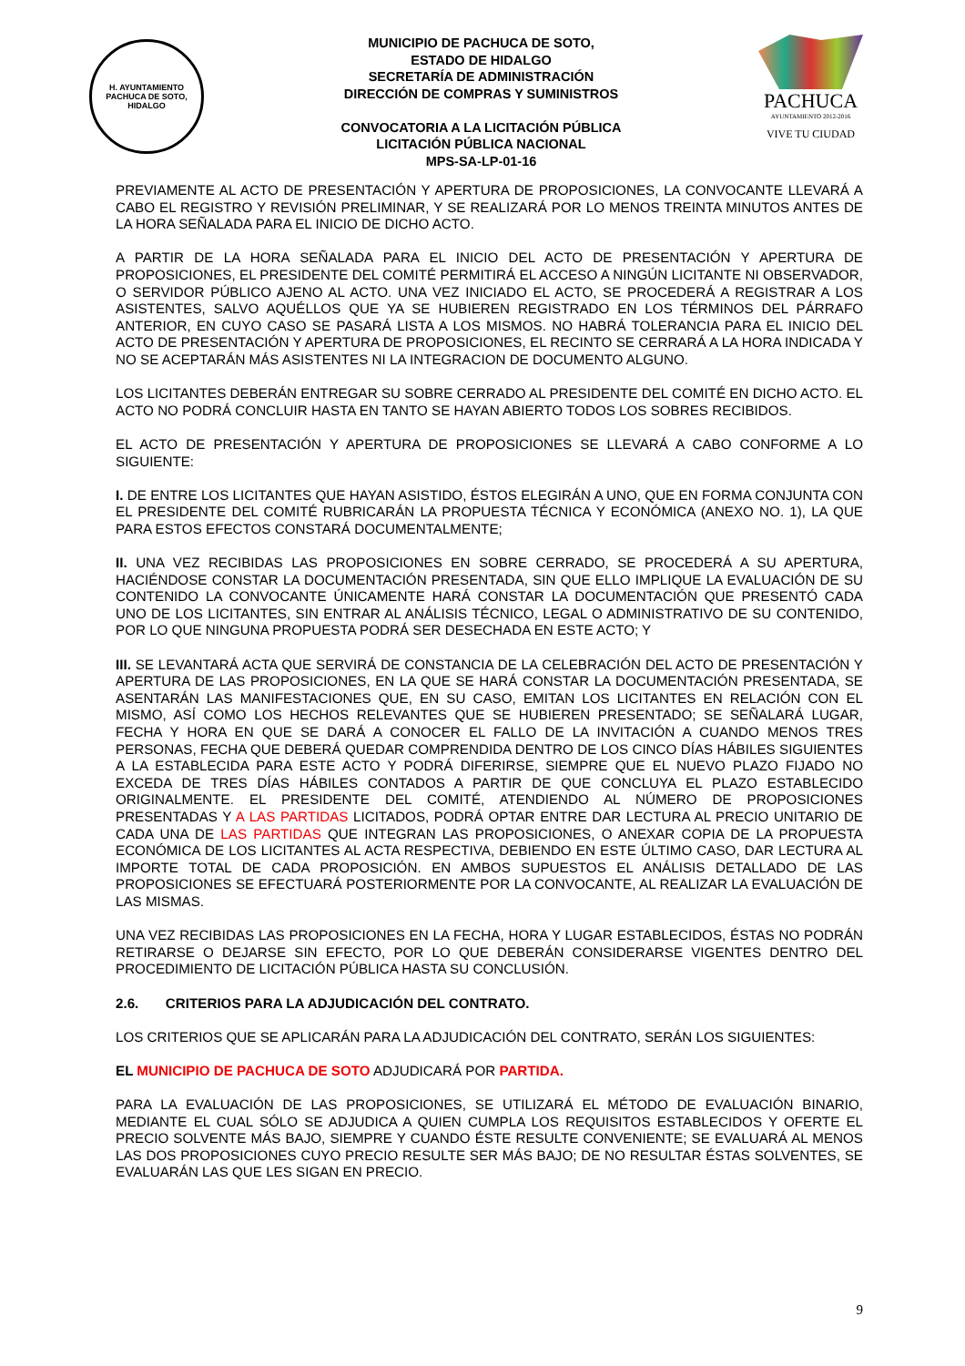H. AYUNTAMIENTO
PACHUCA DE SOTO, HIDALGO
MUNICIPIO DE PACHUCA DE SOTO,
ESTADO DE HIDALGO
SECRETARÍA DE ADMINISTRACIÓN
DIRECCIÓN DE COMPRAS Y SUMINISTROS
CONVOCATORIA A LA LICITACIÓN PÚBLICA
LICITACIÓN PÚBLICA NACIONAL
MPS-SA-LP-01-16
PACHUCA
AYUNTAMIENTO 2012-2016
VIVE TU CIUDAD
PREVIAMENTE AL ACTO DE PRESENTACIÓN Y APERTURA DE PROPOSICIONES, LA CONVOCANTE LLEVARÁ A CABO EL REGISTRO Y REVISIÓN PRELIMINAR, Y SE REALIZARÁ POR LO MENOS TREINTA MINUTOS ANTES DE LA HORA SEÑALADA PARA EL INICIO DE DICHO ACTO.
A PARTIR DE LA HORA SEÑALADA PARA EL INICIO DEL ACTO DE PRESENTACIÓN Y APERTURA DE PROPOSICIONES, EL PRESIDENTE DEL COMITÉ PERMITIRÁ EL ACCESO A NINGÚN LICITANTE NI OBSERVADOR, O SERVIDOR PÚBLICO AJENO AL ACTO. UNA VEZ INICIADO EL ACTO, SE PROCEDERÁ A REGISTRAR A LOS ASISTENTES, SALVO AQUÉLLOS QUE YA SE HUBIEREN REGISTRADO EN LOS TÉRMINOS DEL PÁRRAFO ANTERIOR, EN CUYO CASO SE PASARÁ LISTA A LOS MISMOS. NO HABRÁ TOLERANCIA PARA EL INICIO DEL ACTO DE PRESENTACIÓN Y APERTURA DE PROPOSICIONES, EL RECINTO SE CERRARÁ A LA HORA INDICADA Y NO SE ACEPTARÁN MÁS ASISTENTES NI LA INTEGRACION DE DOCUMENTO ALGUNO.
LOS LICITANTES DEBERÁN ENTREGAR SU SOBRE CERRADO AL PRESIDENTE DEL COMITÉ EN DICHO ACTO. EL ACTO NO PODRÁ CONCLUIR HASTA EN TANTO SE HAYAN ABIERTO TODOS LOS SOBRES RECIBIDOS.
EL ACTO DE PRESENTACIÓN Y APERTURA DE PROPOSICIONES SE LLEVARÁ A CABO CONFORME A LO SIGUIENTE:
I. DE ENTRE LOS LICITANTES QUE HAYAN ASISTIDO, ÉSTOS ELEGIRÁN A UNO, QUE EN FORMA CONJUNTA CON EL PRESIDENTE DEL COMITÉ RUBRICARÁN LA PROPUESTA TÉCNICA Y ECONÓMICA (ANEXO NO. 1), LA QUE PARA ESTOS EFECTOS CONSTARÁ DOCUMENTALMENTE;
II. UNA VEZ RECIBIDAS LAS PROPOSICIONES EN SOBRE CERRADO, SE PROCEDERÁ A SU APERTURA, HACIÉNDOSE CONSTAR LA DOCUMENTACIÓN PRESENTADA, SIN QUE ELLO IMPLIQUE LA EVALUACIÓN DE SU CONTENIDO LA CONVOCANTE ÚNICAMENTE HARÁ CONSTAR LA DOCUMENTACIÓN QUE PRESENTÓ CADA UNO DE LOS LICITANTES, SIN ENTRAR AL ANÁLISIS TÉCNICO, LEGAL O ADMINISTRATIVO DE SU CONTENIDO, POR LO QUE NINGUNA PROPUESTA PODRÁ SER DESECHADA EN ESTE ACTO; Y
III. SE LEVANTARÁ ACTA QUE SERVIRÁ DE CONSTANCIA DE LA CELEBRACIÓN DEL ACTO DE PRESENTACIÓN Y APERTURA DE LAS PROPOSICIONES, EN LA QUE SE HARÁ CONSTAR LA DOCUMENTACIÓN PRESENTADA, SE ASENTARÁN LAS MANIFESTACIONES QUE, EN SU CASO, EMITAN LOS LICITANTES EN RELACIÓN CON EL MISMO, ASÍ COMO LOS HECHOS RELEVANTES QUE SE HUBIEREN PRESENTADO; SE SEÑALARÁ LUGAR, FECHA Y HORA EN QUE SE DARÁ A CONOCER EL FALLO DE LA INVITACIÓN A CUANDO MENOS TRES PERSONAS, FECHA QUE DEBERÁ QUEDAR COMPRENDIDA DENTRO DE LOS CINCO DÍAS HÁBILES SIGUIENTES A LA ESTABLECIDA PARA ESTE ACTO Y PODRÁ DIFERIRSE, SIEMPRE QUE EL NUEVO PLAZO FIJADO NO EXCEDA DE TRES DÍAS HÁBILES CONTADOS A PARTIR DE QUE CONCLUYA EL PLAZO ESTABLECIDO ORIGINALMENTE. EL PRESIDENTE DEL COMITÉ, ATENDIENDO AL NÚMERO DE PROPOSICIONES PRESENTADAS Y A LAS PARTIDAS LICITADOS, PODRÁ OPTAR ENTRE DAR LECTURA AL PRECIO UNITARIO DE CADA UNA DE LAS PARTIDAS QUE INTEGRAN LAS PROPOSICIONES, O ANEXAR COPIA DE LA PROPUESTA ECONÓMICA DE LOS LICITANTES AL ACTA RESPECTIVA, DEBIENDO EN ESTE ÚLTIMO CASO, DAR LECTURA AL IMPORTE TOTAL DE CADA PROPOSICIÓN. EN AMBOS SUPUESTOS EL ANÁLISIS DETALLADO DE LAS PROPOSICIONES SE EFECTUARÁ POSTERIORMENTE POR LA CONVOCANTE, AL REALIZAR LA EVALUACIÓN DE LAS MISMAS.
UNA VEZ RECIBIDAS LAS PROPOSICIONES EN LA FECHA, HORA Y LUGAR ESTABLECIDOS, ÉSTAS NO PODRÁN RETIRARSE O DEJARSE SIN EFECTO, POR LO QUE DEBERÁN CONSIDERARSE VIGENTES DENTRO DEL PROCEDIMIENTO DE LICITACIÓN PÚBLICA HASTA SU CONCLUSIÓN.
2.6. CRITERIOS PARA LA ADJUDICACIÓN DEL CONTRATO.
LOS CRITERIOS QUE SE APLICARÁN PARA LA ADJUDICACIÓN DEL CONTRATO, SERÁN LOS SIGUIENTES:
EL MUNICIPIO DE PACHUCA DE SOTO ADJUDICARÁ POR PARTIDA.
PARA LA EVALUACIÓN DE LAS PROPOSICIONES, SE UTILIZARÁ EL MÉTODO DE EVALUACIÓN BINARIO, MEDIANTE EL CUAL SÓLO SE ADJUDICA A QUIEN CUMPLA LOS REQUISITOS ESTABLECIDOS Y OFERTE EL PRECIO SOLVENTE MÁS BAJO, SIEMPRE Y CUANDO ÉSTE RESULTE CONVENIENTE; SE EVALUARÁ AL MENOS LAS DOS PROPOSICIONES CUYO PRECIO RESULTE SER MÁS BAJO; DE NO RESULTAR ÉSTAS SOLVENTES, SE EVALUARÁN LAS QUE LES SIGAN EN PRECIO.
9